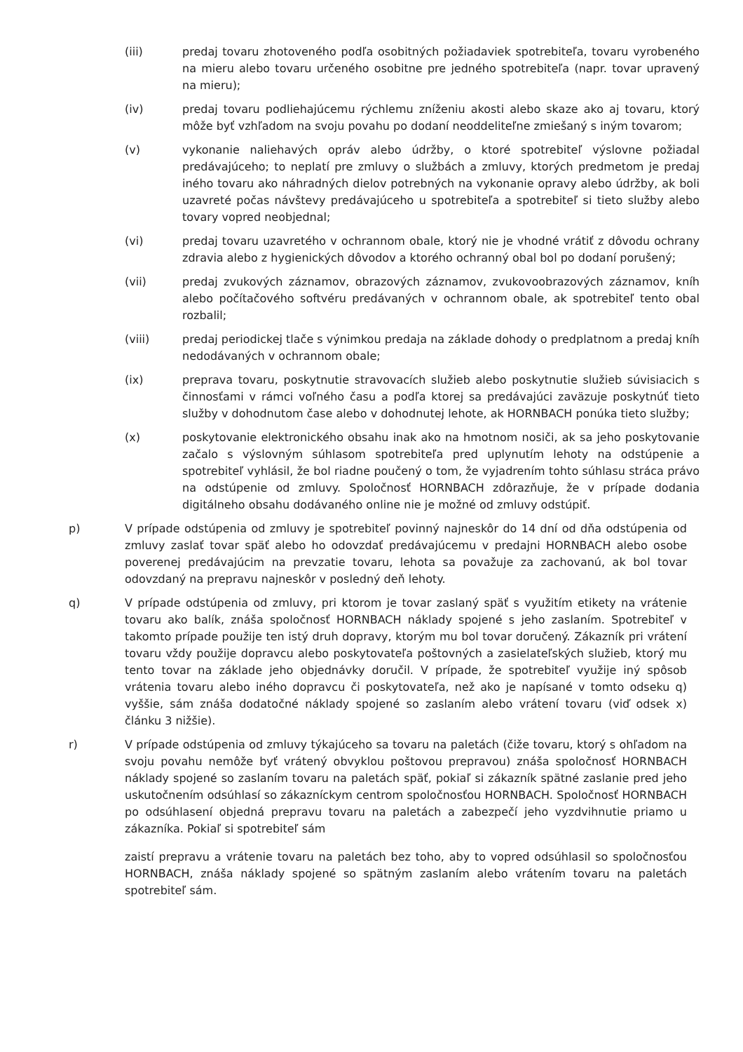(iii) predaj tovaru zhotoveného podľa osobitných požiadaviek spotrebiteľa, tovaru vyrobeného na mieru alebo tovaru určeného osobitne pre jedného spotrebiteľa (napr. tovar upravený na mieru);
(iv) predaj tovaru podliehajúcemu rýchlemu zníženiu akosti alebo skaze ako aj tovaru, ktorý môže byť vzhľadom na svoju povahu po dodaní neoddeliteľne zmiešaný s iným tovarom;
(v) vykonanie naliehavých opráv alebo údržby, o ktoré spotrebiteľ výslovne požiadal predávajúceho; to neplatí pre zmluvy o službách a zmluvy, ktorých predmetom je predaj iného tovaru ako náhradných dielov potrebných na vykonanie opravy alebo údržby, ak boli uzavreté počas návštevy predávajúceho u spotrebiteľa a spotrebiteľ si tieto služby alebo tovary vopred neobjednal;
(vi) predaj tovaru uzavretého v ochrannom obale, ktorý nie je vhodné vrátiť z dôvodu ochrany zdravia alebo z hygienických dôvodov a ktorého ochranný obal bol po dodaní porušený;
(vii) predaj zvukových záznamov, obrazových záznamov, zvukovoobrazových záznamov, kníh alebo počítačového softvéru predávaných v ochrannom obale, ak spotrebiteľ tento obal rozbalil;
(viii) predaj periodickej tlače s výnimkou predaja na základe dohody o predplatnom a predaj kníh nedodávaných v ochrannom obale;
(ix) preprava tovaru, poskytnutie stravovacích služieb alebo poskytnutie služieb súvisiacich s činnosťami v rámci voľného času a podľa ktorej sa predávajúci zaväzuje poskytnúť tieto služby v dohodnutom čase alebo v dohodnutej lehote, ak HORNBACH ponúka tieto služby;
(x) poskytovanie elektronického obsahu inak ako na hmotnom nosiči, ak sa jeho poskytovanie začalo s výslovným súhlasom spotrebiteľa pred uplynutím lehoty na odstúpenie a spotrebiteľ vyhlásil, že bol riadne poučený o tom, že vyjadrením tohto súhlasu stráca právo na odstúpenie od zmluvy. Spoločnosť HORNBACH zdôrazňuje, že v prípade dodania digitálneho obsahu dodávaného online nie je možné od zmluvy odstúpiť.
p) V prípade odstúpenia od zmluvy je spotrebiteľ povinný najneskôr do 14 dní od dňa odstúpenia od zmluvy zaslať tovar späť alebo ho odovzdať predávajúcemu v predajni HORNBACH alebo osobe poverenej predávajúcim na prevzatie tovaru, lehota sa považuje za zachovanú, ak bol tovar odovzdaný na prepravu najneskôr v posledný deň lehoty.
q) V prípade odstúpenia od zmluvy, pri ktorom je tovar zaslaný späť s využitím etikety na vrátenie tovaru ako balík, znáša spoločnosť HORNBACH náklady spojené s jeho zaslaním. Spotrebiteľ v takomto prípade použije ten istý druh dopravy, ktorým mu bol tovar doručený. Zákazník pri vrátení tovaru vždy použije dopravcu alebo poskytovateľa poštovných a zasielateľských služieb, ktorý mu tento tovar na základe jeho objednávky doručil. V prípade, že spotrebiteľ využije iný spôsob vrátenia tovaru alebo iného dopravcu či poskytovateľa, než ako je napísané v tomto odseku q) vyššie, sám znáša dodatočné náklady spojené so zaslaním alebo vrátení tovaru (viď odsek x) článku 3 nižšie).
r) V prípade odstúpenia od zmluvy týkajúceho sa tovaru na paletách (čiže tovaru, ktorý s ohľadom na svoju povahu nemôže byť vrátený obvyklou poštovou prepravou) znáša spoločnosť HORNBACH náklady spojené so zaslaním tovaru na paletách späť, pokiaľ si zákazník spätné zaslanie pred jeho uskutočnením odsúhlasí so zákazníckym centrom spoločnosťou HORNBACH. Spoločnosť HORNBACH po odsúhlasení objedná prepravu tovaru na paletách a zabezpečí jeho vyzdvihnutie priamo u zákazníka. Pokiaľ si spotrebiteľ sám
zaistí prepravu a vrátenie tovaru na paletách bez toho, aby to vopred odsúhlasil so spoločnosťou HORNBACH, znáša náklady spojené so spätným zaslaním alebo vrátením tovaru na paletách spotrebiteľ sám.